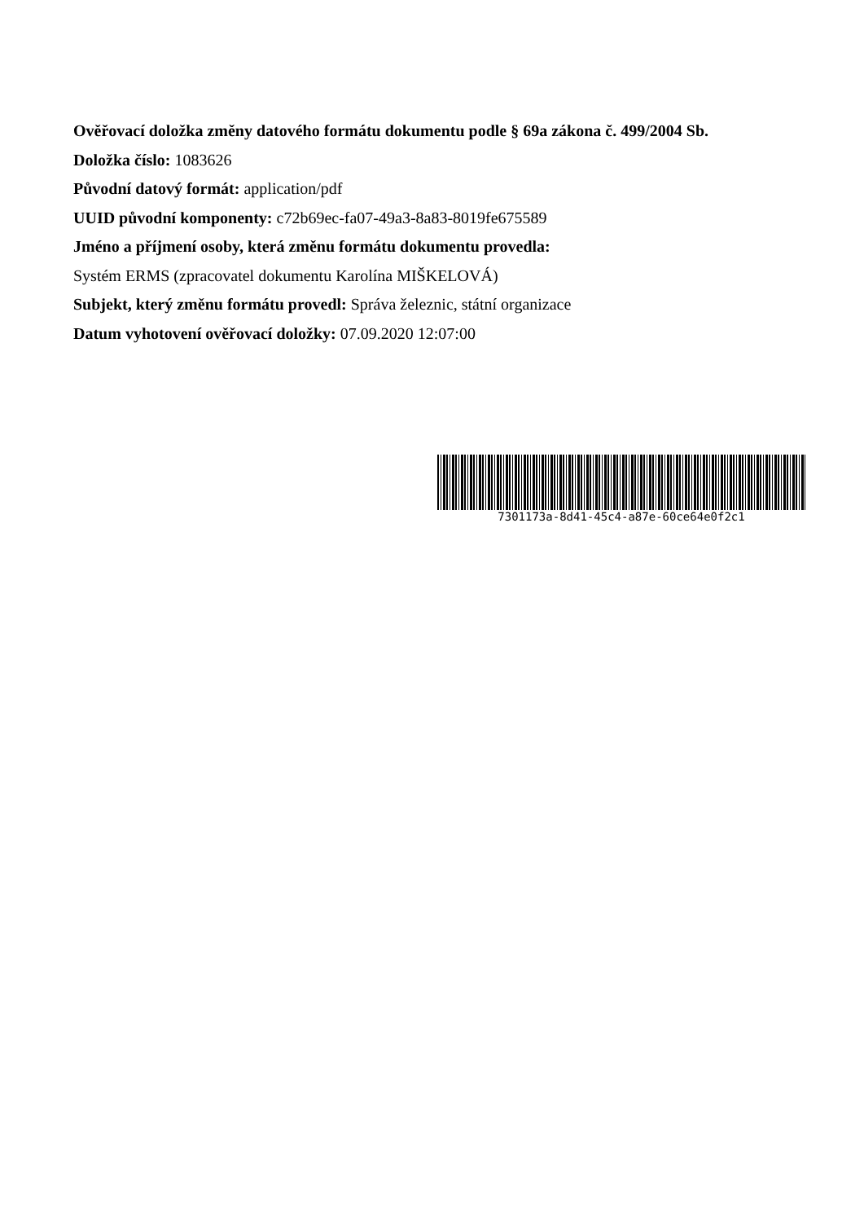Ověřovací doložka změny datového formátu dokumentu podle § 69a zákona č. 499/2004 Sb.
Doložka číslo: 1083626
Původní datový formát: application/pdf
UUID původní komponenty: c72b69ec-fa07-49a3-8a83-8019fe675589
Jméno a příjmení osoby, která změnu formátu dokumentu provedla:
Systém ERMS (zpracovatel dokumentu Karolína MIŠKELOVÁ)
Subjekt, který změnu formátu provedl: Správa železnic, státní organizace
Datum vyhotovení ověřovací doložky: 07.09.2020 12:07:00
7301173a-8d41-45c4-a87e-60ce64e0f2c1